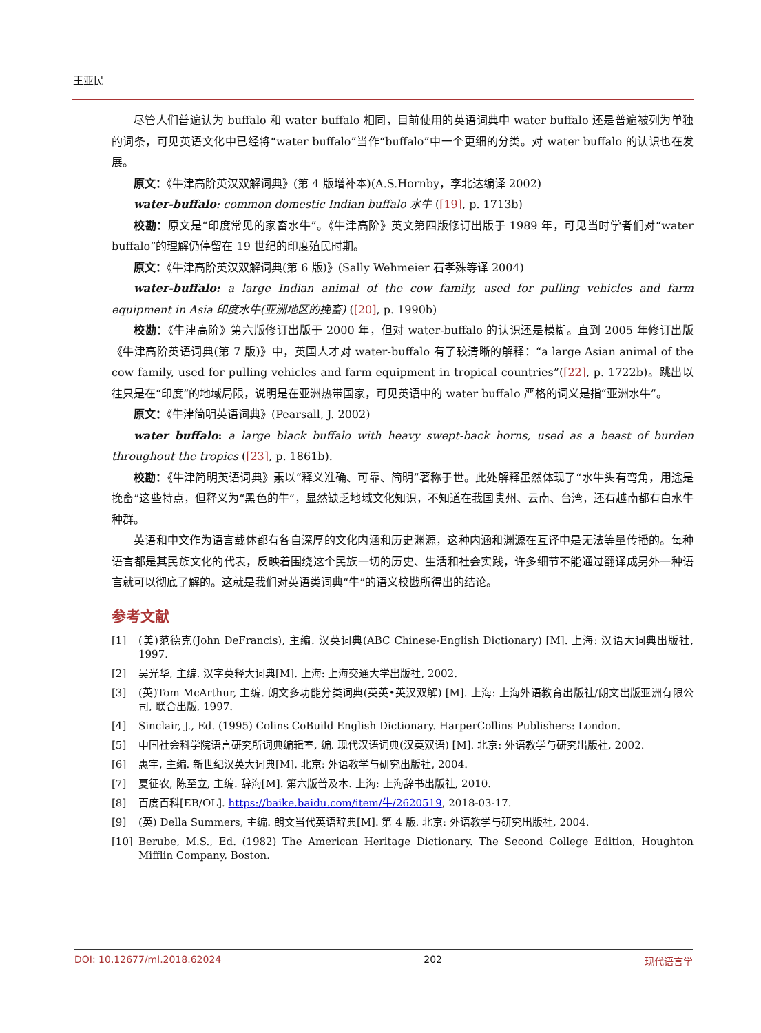王亚民
尽管人们普遍认为 buffalo 和 water buffalo 相同，目前使用的英语词典中 water buffalo 还是普遍被列为单独的词条，可见英语文化中已经将“water buffalo”当作“buffalo”中一个更细的分类。对 water buffalo 的认识也在发展。
原文：《牛津高阶英汉双解词典》(第 4 版增补本)(A.S.Hornby，李北达编译 2002)
water-buffalo: common domestic Indian buffalo 水牛 ([19], p. 1713b)
校勘：原文是“印度常见的家畜水牛”。《牛津高阶》英文第四版修订出版于 1989 年，可见当时学者们对“water buffalo”的理解仍停留在 19 世纪的印度殖民时期。
原文：《牛津高阶英汉双解词典(第 6 版)》(Sally Wehmeier 石孝殊等译 2004)
water-buffalo: a large Indian animal of the cow family, used for pulling vehicles and farm equipment in Asia 印度水牛(亚洲地区的挽畜) ([20], p. 1990b)
校勘：《牛津高阶》第六版修订出版于 2000 年，但对 water-buffalo 的认识还是模糊。直到 2005 年修订出版《牛津高阶英语词典(第 7 版)》中，英国人才对 water-buffalo 有了较清晰的解释：“a large Asian animal of the cow family, used for pulling vehicles and farm equipment in tropical countries”([22], p. 1722b)。跳出以往只是在“印度”的地域局限，说明是在亚洲热带国家，可见英语中的 water buffalo 严格的词义是指“亚洲水牛”。
原文：《牛津简明英语词典》(Pearsall, J. 2002)
water buffalo: a large black buffalo with heavy swept-back horns, used as a beast of burden throughout the tropics ([23], p. 1861b).
校勘：《牛津简明英语词典》素以“释义准确、可靠、简明”著称于世。此处解释虽然体现了“水牛头有弯角，用途是挽畜”这些特点，但释义为“黑色的牛”，显然缺乏地域文化知识，不知道在我国贵州、云南、台湾，还有越南都有白水牛种群。
英语和中文作为语言载体都有各自深厚的文化内涵和历史渊源，这种内涵和渊源在互译中是无法等量传播的。每种语言都是其民族文化的代表，反映着围绕这个民族一切的历史、生活和社会实践，许多细节不能通过翻译成另外一种语言就可以彻底了解的。这就是我们对英语类词典“牛”的语义校戡所得出的结论。
参考文献
[1] (美)范德克(John DeFrancis), 主编. 汉英词典(ABC Chinese-English Dictionary) [M]. 上海: 汉语大词典出版社, 1997.
[2] 吴光华, 主编. 汉字英释大词典[M]. 上海: 上海交通大学出版社, 2002.
[3] (英)Tom McArthur, 主编. 朗文多功能分类词典(英英•英汉双解) [M]. 上海: 上海外语教育出版社/朗文出版亚洲有限公司, 联合出版, 1997.
[4] Sinclair, J., Ed. (1995) Colins CoBuild English Dictionary. HarperCollins Publishers: London.
[5] 中国社会科学院语言研究所词典编辑室, 编. 现代汉语词典(汉英双语) [M]. 北京: 外语教学与研究出版社, 2002.
[6] 惠宇, 主编. 新世纪汉英大词典[M]. 北京: 外语教学与研究出版社, 2004.
[7] 夏征农, 陈至立, 主编. 辞海[M]. 第六版普及本. 上海: 上海辞书出版社, 2010.
[8] 百度百科[EB/OL]. https://baike.baidu.com/item/牛/2620519, 2018-03-17.
[9] (英) Della Summers, 主编. 朗文当代英语辞典[M]. 第 4 版. 北京: 外语教学与研究出版社, 2004.
[10] Berube, M.S., Ed. (1982) The American Heritage Dictionary. The Second College Edition, Houghton Mifflin Company, Boston.
DOI: 10.12677/ml.2018.62024 202 现代语言学